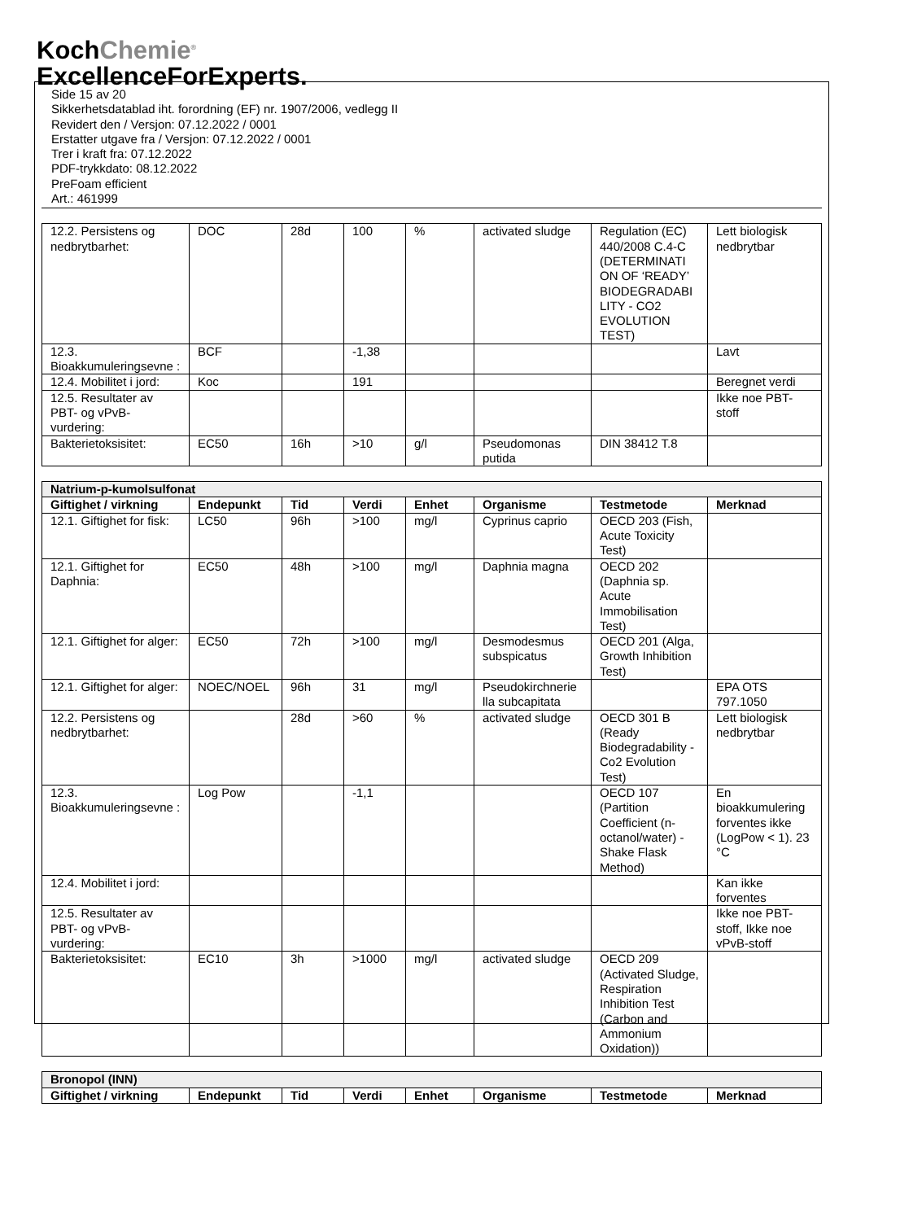KochChemie<sup>®</sup>
ExcellenceForExperts.
Side 15 av 20
Sikkerhetsdatablad iht. forordning (EF) nr. 1907/2006, vedlegg II
Revidert den / Versjon: 07.12.2022 / 0001
Erstatter utgave fra / Versjon: 07.12.2022 / 0001
Trer i kraft fra: 07.12.2022
PDF-trykkdato: 08.12.2022
PreFoam efficient
Art.: 461999
| 12.2. Persistens og nedbrytbarhet: | DOC | 28d | 100 | % | activated sludge | Regulation (EC) 440/2008 C.4-C (DETERMINATI ON OF ‘READY’ BIODEGRADABI LITY - CO2 EVOLUTION TEST) | Lett biologisk nedbrytbar |
| 12.3. Bioakkumuleringsevne : | BCF | | -1,38 | | | | Lavt |
| 12.4. Mobilitet i jord: | Koc | | 191 | | | | Beregnet verdi |
| 12.5. Resultater av PBT- og vPvB-vurdering: | | | | | | | Ikke noe PBT-stoff |
| Bakterietoksisitet: | EC50 | 16h | >10 | g/l | Pseudomonas putida | DIN 38412 T.8 | |
| Natrium-p-kumolsulfonat | | | | | | | |
| --- | --- | --- | --- | --- | --- | --- | --- |
| Giftighet / virkning | Endepunkt | Tid | Verdi | Enhet | Organisme | Testmetode | Merknad |
| 12.1. Giftighet for fisk: | LC50 | 96h | >100 | mg/l | Cyprinus caprio | OECD 203 (Fish, Acute Toxicity Test) | |
| 12.1. Giftighet for Daphnia: | EC50 | 48h | >100 | mg/l | Daphnia magna | OECD 202 (Daphnia sp. Acute Immobilisation Test) | |
| 12.1. Giftighet for alger: | EC50 | 72h | >100 | mg/l | Desmodesmus subspicatus | OECD 201 (Alga, Growth Inhibition Test) | |
| 12.1. Giftighet for alger: | NOEC/NOEL | 96h | 31 | mg/l | Pseudokirchnerie lla subcapitata | | EPA OTS 797.1050 |
| 12.2. Persistens og nedbrytbarhet: | | 28d | >60 | % | activated sludge | OECD 301 B (Ready Biodegradability - Co2 Evolution Test) | Lett biologisk nedbrytbar |
| 12.3. Bioakkumuleringsevne : | Log Pow | | -1,1 | | | OECD 107 (Partition Coefficient (n-octanol/water) - Shake Flask Method) | En bioakkumulering forventes ikke (LogPow < 1). 23 °C |
| 12.4. Mobilitet i jord: | | | | | | | Kan ikke forventes |
| 12.5. Resultater av PBT- og vPvB-vurdering: | | | | | | | Ikke noe PBT-stoff, Ikke noe vPvB-stoff |
| Bakterietoksisitet: | EC10 | 3h | >1000 | mg/l | activated sludge | OECD 209 (Activated Sludge, Respiration Inhibition Test (Carbon and Ammonium Oxidation)) | |
| Bronopol (INN) | | | | | | | |
| --- | --- | --- | --- | --- | --- | --- | --- |
| Giftighet / virkning | Endepunkt | Tid | Verdi | Enhet | Organisme | Testmetode | Merknad |